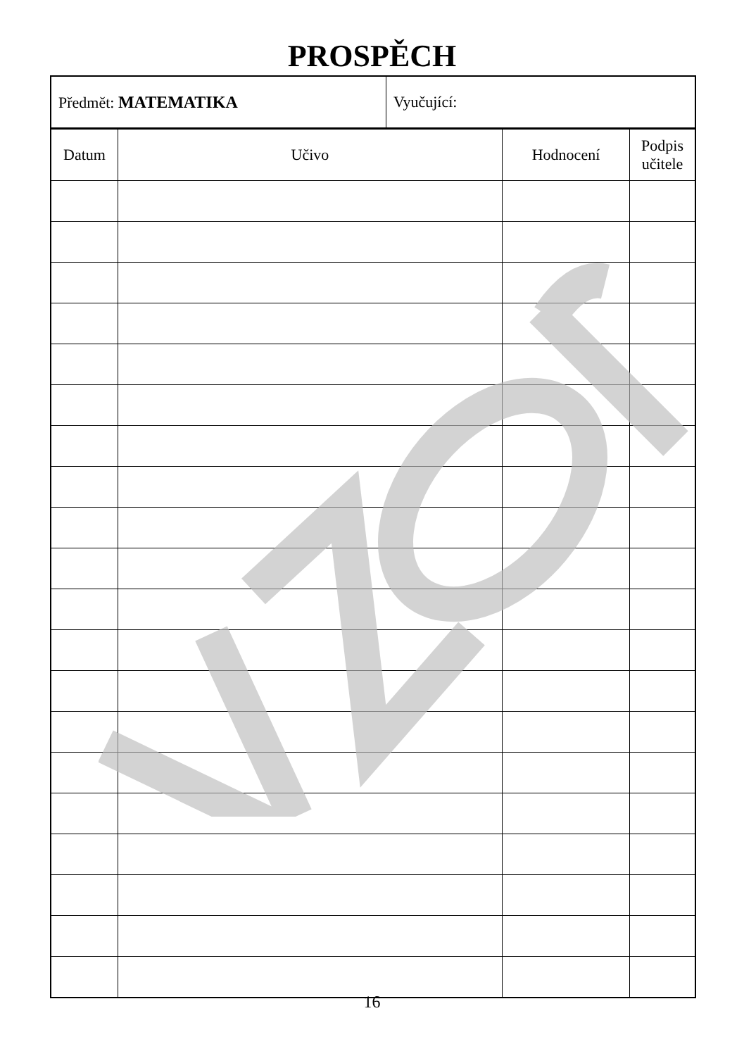PROSPĚCH
| Předmět: MATEMATIKA | Vyučující: |
| Datum | Učivo | Hodnocení | Podpis učitele |
| --- | --- | --- | --- |
16